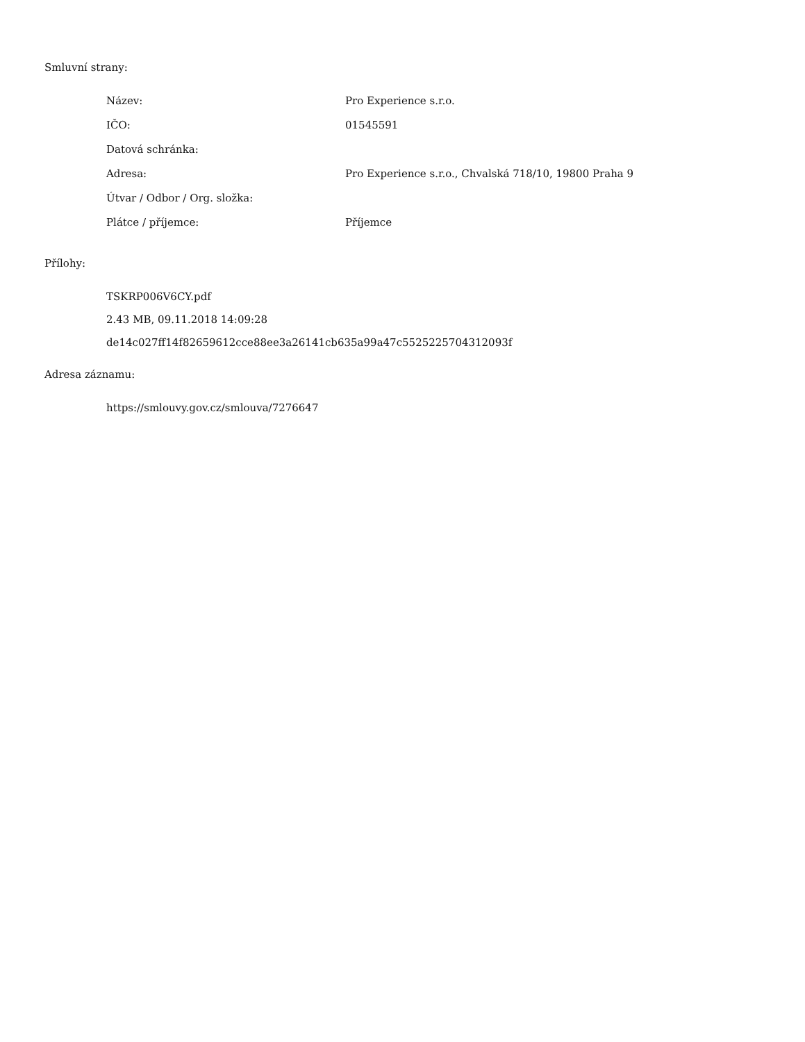Smluvní strany:
| Název: | Pro Experience s.r.o. |
| IČO: | 01545591 |
| Datová schránka: | |
| Adresa: | Pro Experience s.r.o., Chvalská 718/10, 19800 Praha 9 |
| Útvar / Odbor / Org. složka: | |
| Plátce / příjemce: | Příjemce |
Přílohy:
TSKRP006V6CY.pdf
2.43 MB, 09.11.2018 14:09:28
de14c027ff14f82659612cce88ee3a26141cb635a99a47c5525225704312093f
Adresa záznamu:
https://smlouvy.gov.cz/smlouva/7276647